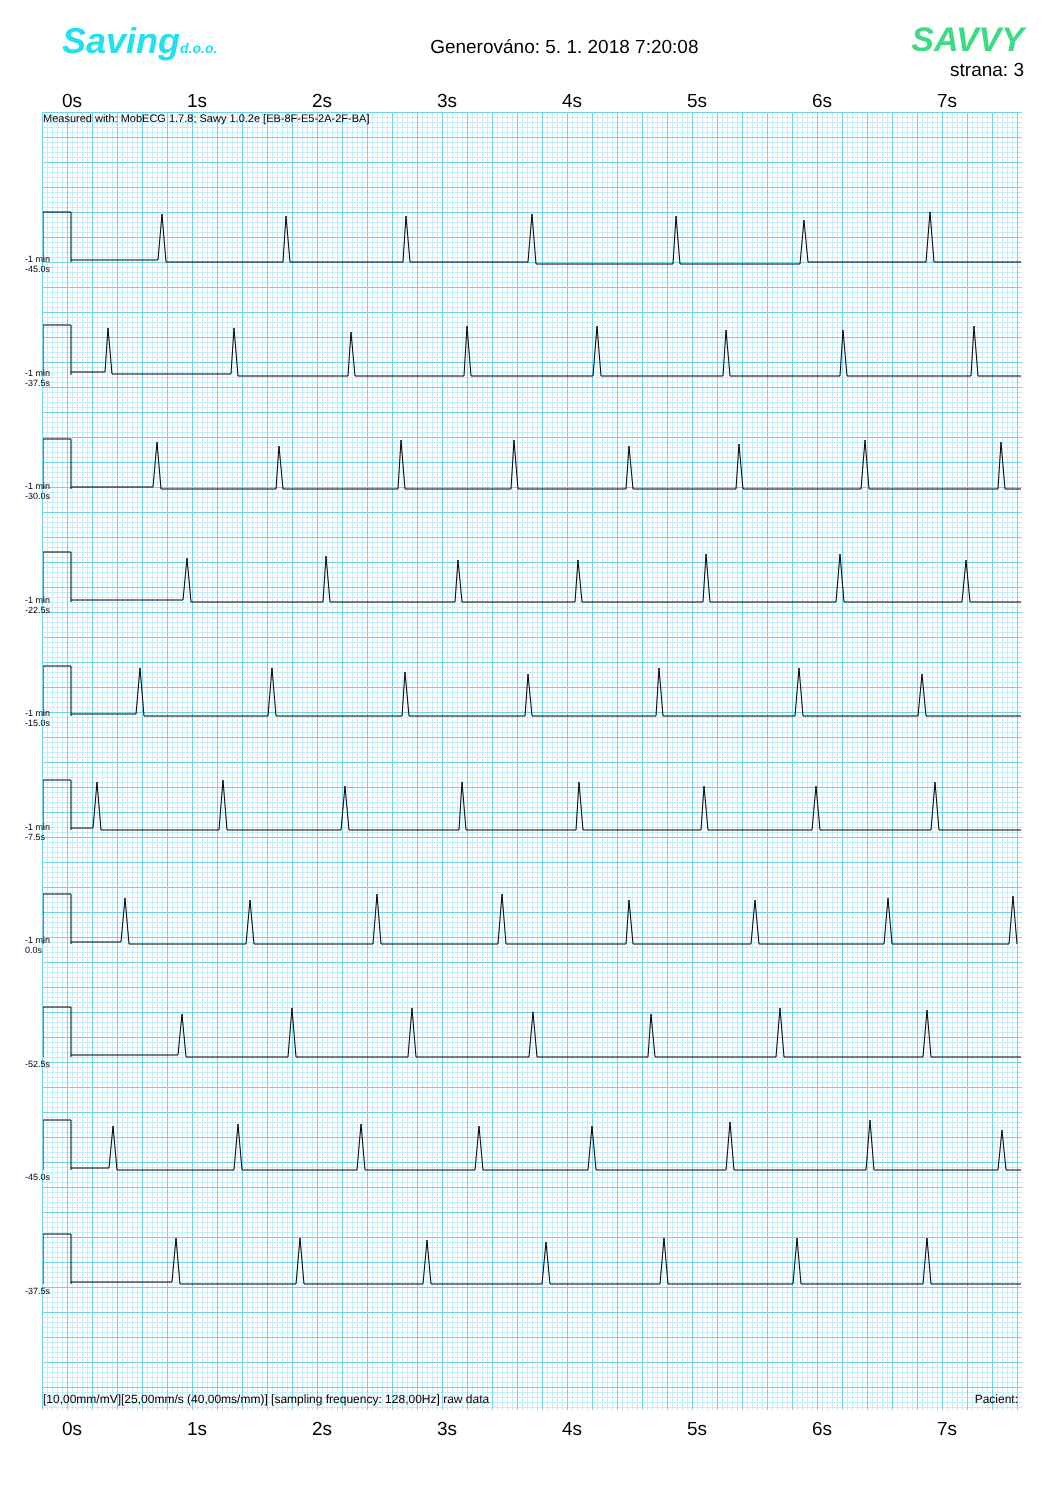Savingd.o.o.
Generováno: 5. 1. 2018 7:20:08
SAVVY
strana: 3
0s 1s 2s 3s 4s 5s 6s 7s
Measured with: MobECG 1.7.8; Sawy 1.0.2e [EB-8F-E5-2A-2F-BA]
-1 min
-45.0s
-1 min
-37.5s
-1 min
-30.0s
-1 min
-22.5s
-1 min
-15.0s
-1 min
-7.5s
-1 min
0.0s
-52.5s
-45.0s
-37.5s
[10,00mm/mV][25,00mm/s (40,00ms/mm)] [sampling frequency: 128,00Hz] raw data Pacient:
0s 1s 2s 3s 4s 5s 6s 7s